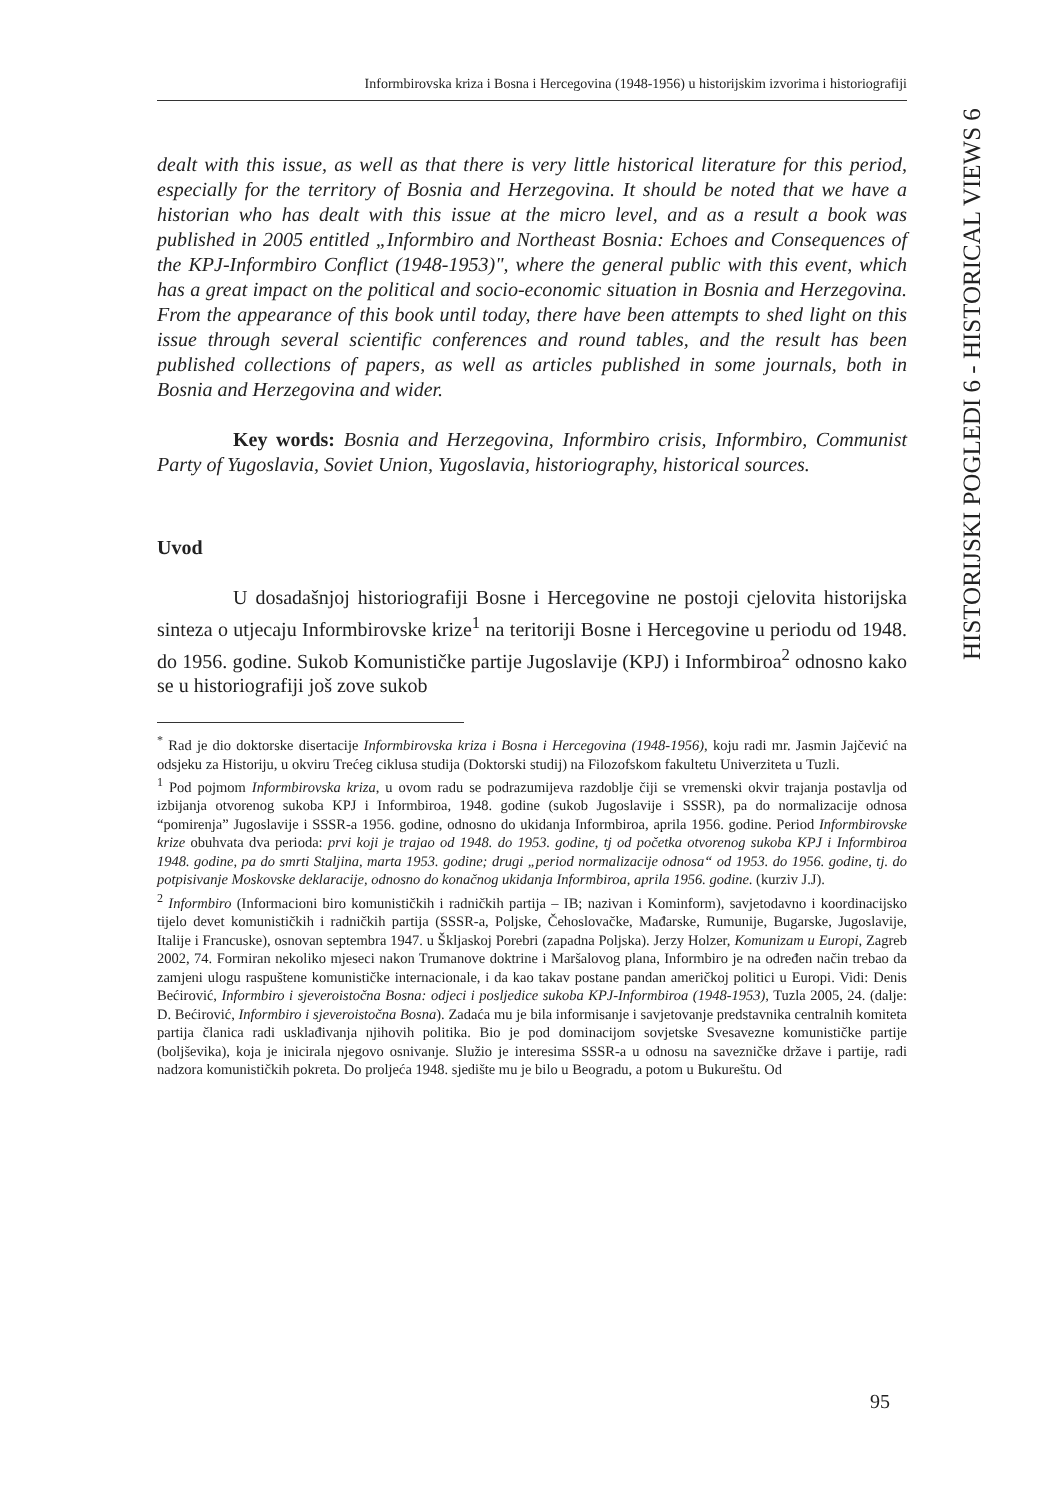Informbirovska kriza i Bosna i Hercegovina (1948-1956) u historijskim izvorima i historiografiji
HISTORIJSKI POGLEDI 6 - HISTORICAL VIEWS 6
dealt with this issue, as well as that there is very little historical literature for this period, especially for the territory of Bosnia and Herzegovina. It should be noted that we have a historian who has dealt with this issue at the micro level, and as a result a book was published in 2005 entitled „Informbiro and Northeast Bosnia: Echoes and Consequences of the KPJ-Informbiro Conflict (1948-1953)", where the general public with this event, which has a great impact on the political and socio-economic situation in Bosnia and Herzegovina. From the appearance of this book until today, there have been attempts to shed light on this issue through several scientific conferences and round tables, and the result has been published collections of papers, as well as articles published in some journals, both in Bosnia and Herzegovina and wider.
Key words: Bosnia and Herzegovina, Informbiro crisis, Informbiro, Communist Party of Yugoslavia, Soviet Union, Yugoslavia, historiography, historical sources.
Uvod
U dosadašnjoj historiografiji Bosne i Hercegovine ne postoji cjelovita historijska sinteza o utjecaju Informbirovske krize<sup>1</sup> na teritoriji Bosne i Hercegovine u periodu od 1948. do 1956. godine. Sukob Komunističke partije Jugoslavije (KPJ) i Informbiroa<sup>2</sup> odnosno kako se u historiografiji još zove sukob
<sup>*</sup> Rad je dio doktorske disertacije Informbirovska kriza i Bosna i Hercegovina (1948-1956), koju radi mr. Jasmin Jajčević na odsjeku za Historiju, u okviru Trećeg ciklusa studija (Doktorski studij) na Filozofskom fakultetu Univerziteta u Tuzli.
<sup>1</sup> Pod pojmom Informbirovska kriza, u ovom radu se podrazumijeva razdoblje čiji se vremenski okvir trajanja postavlja od izbijanja otvorenog sukoba KPJ i Informbiroa, 1948. godine (sukob Jugoslavije i SSSR), pa do normalizacije odnosa “pomirenja” Jugoslavije i SSSR-a 1956. godine, odnosno do ukidanja Informbiroa, aprila 1956. godine. Period Informbirovske krize obuhvata dva perioda: prvi koji je trajao od 1948. do 1953. godine, tj od početka otvorenog sukoba KPJ i Informbiroa 1948. godine, pa do smrti Staljina, marta 1953. godine; drugi „period normalizacije odnosa“ od 1953. do 1956. godine, tj. do potpisivanje Moskovske deklaracije, odnosno do konačnog ukidanja Informbiroa, aprila 1956. godine. (kurziv J.J).
<sup>2</sup> Informbiro (Informacioni biro komunističkih i radničkih partija – IB; nazivan i Kominform), savjetodavno i koordinacijsko tijelo devet komunističkih i radničkih partija (SSSR-a, Poljske, Čehoslovačke, Mađarske, Rumunije, Bugarske, Jugoslavije, Italije i Francuske), osnovan septembra 1947. u Škljaskoj Porebri (zapadna Poljska). Jerzy Holzer, Komunizam u Europi, Zagreb 2002, 74. Formiran nekoliko mjeseci nakon Trumanove doktrine i Maršalovog plana, Informbiro je na određen način trebao da zamjeni ulogu raspuštene komunističke internacionale, i da kao takav postane pandan američkoj politici u Europi. Vidi: Denis Bećirović, Informbiro i sjeveroistočna Bosna: odjeci i posljedice sukoba KPJ-Informbiroa (1948-1953), Tuzla 2005, 24. (dalje: D. Bećirović, Informbiro i sjeveroistočna Bosna). Zadaća mu je bila informisanje i savjetovanje predstavnika centralnih komiteta partija članica radi usklađivanja njihovih politika. Bio je pod dominacijom sovjetske Svesavezne komunističke partije (boljševika), koja je inicirala njegovo osnivanje. Služio je interesima SSSR-a u odnosu na savezničke države i partije, radi nadzora komunističkih pokreta. Do proljeća 1948. sjedište mu je bilo u Beogradu, a potom u Bukureštu. Od
95